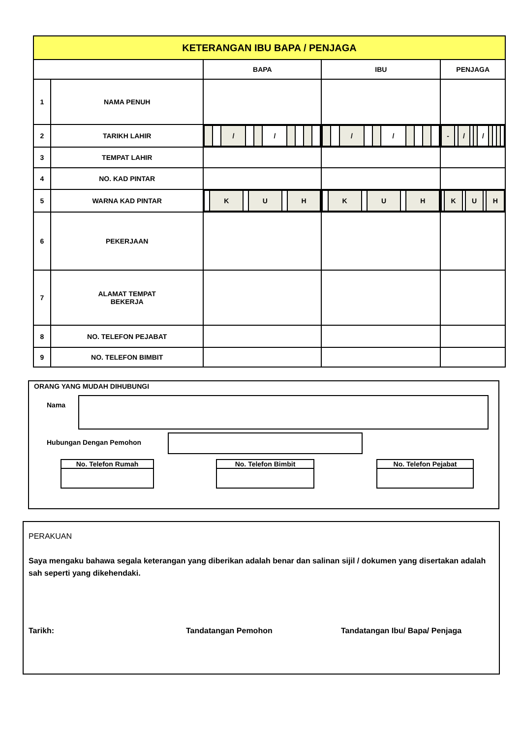| KETERANGAN IBU BAPA / PENJAGA | | | | |
| | | BAPA | IBU | PENJAGA |
| 1 | NAMA PENUH | | | |
| 2 | TARIKH LAHIR | / / / / / / / / / / / / / | / / / / / / / / / / / / / | / - / / / / / / / / / / / / |
| 3 | TEMPAT LAHIR | | | |
| 4 | NO. KAD PINTAR | | | |
| 5 | WARNA KAD PINTAR | / / K / / U / / H / | / / K / / U / / H / | / / K / / U / / H / |
| 6 | PEKERJAAN | | | |
| 7 | ALAMAT TEMPAT BEKERJA | | | |
| 8 | NO. TELEFON PEJABAT | | | |
| 9 | NO. TELEFON BIMBIT | | | |
ORANG YANG MUDAH DIHUBUNGI
Nama
Hubungan Dengan Pemohon
No. Telefon Rumah No. Telefon Bimbit No. Telefon Pejabat
PERAKUAN
Saya mengaku bahawa segala keterangan yang diberikan adalah benar dan salinan sijil / dokumen yang disertakan adalah sah seperti yang dikehendaki.
Tarikh: Tandatangan Pemohon Tandatangan Ibu/ Bapa/ Penjaga